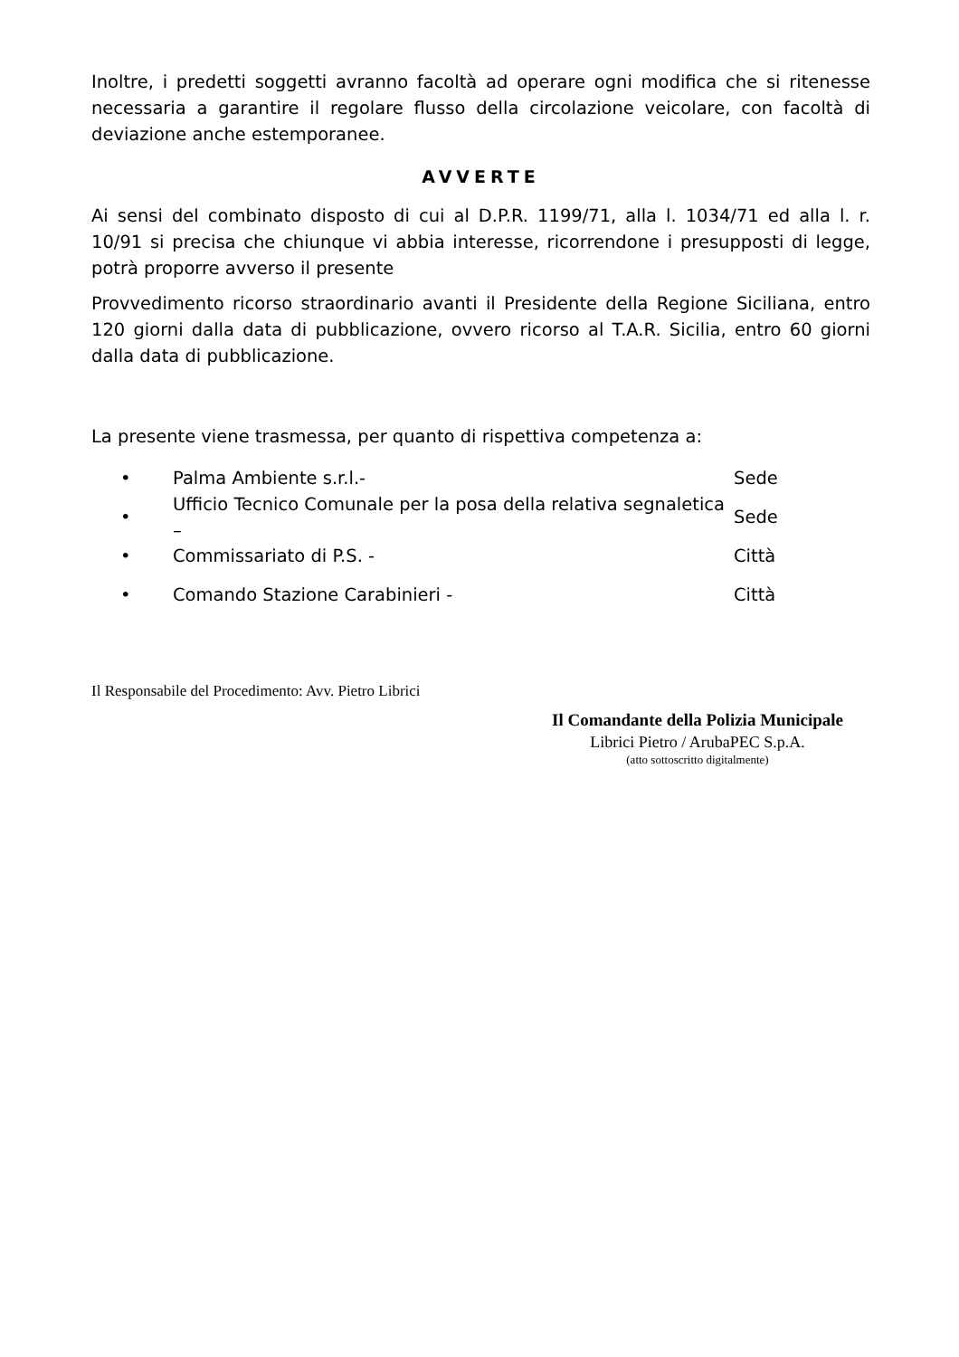Inoltre, i predetti soggetti avranno facoltà ad operare ogni modifica che si ritenesse necessaria a garantire il regolare flusso della circolazione veicolare, con facoltà di deviazione anche estemporanee.
AVVERTE
Ai sensi del combinato disposto di cui al D.P.R. 1199/71, alla l. 1034/71 ed alla l. r. 10/91 si precisa che chiunque vi abbia interesse, ricorrendone i presupposti di legge, potrà proporre avverso il presente
Provvedimento ricorso straordinario avanti il Presidente della Regione Siciliana, entro 120 giorni dalla data di pubblicazione, ovvero ricorso al T.A.R. Sicilia, entro 60 giorni dalla data di pubblicazione.
La presente viene trasmessa, per quanto di rispettiva competenza a:
• Palma Ambiente s.r.l.- Sede
• Ufficio Tecnico Comunale per la posa della relativa segnaletica – Sede
• Commissariato di P.S. - Città
• Comando Stazione Carabinieri - Città
Il Responsabile del Procedimento: Avv. Pietro Librici
Il Comandante della Polizia Municipale
Librici Pietro / ArubaPEC S.p.A.
(atto sottoscritto digitalmente)